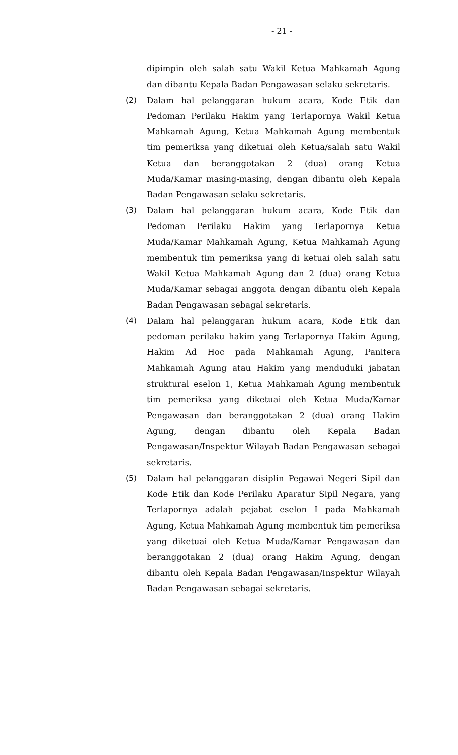- 21 -
dipimpin oleh salah satu Wakil Ketua Mahkamah Agung dan dibantu Kepala Badan Pengawasan selaku sekretaris.
(2) Dalam hal pelanggaran hukum acara, Kode Etik dan Pedoman Perilaku Hakim yang Terlapornya Wakil Ketua Mahkamah Agung, Ketua Mahkamah Agung membentuk tim pemeriksa yang diketuai oleh Ketua/salah satu Wakil Ketua dan beranggotakan 2 (dua) orang Ketua Muda/Kamar masing-masing, dengan dibantu oleh Kepala Badan Pengawasan selaku sekretaris.
(3) Dalam hal pelanggaran hukum acara, Kode Etik dan Pedoman Perilaku Hakim yang Terlapornya Ketua Muda/Kamar Mahkamah Agung, Ketua Mahkamah Agung membentuk tim pemeriksa yang di ketuai oleh salah satu Wakil Ketua Mahkamah Agung dan 2 (dua) orang Ketua Muda/Kamar sebagai anggota dengan dibantu oleh Kepala Badan Pengawasan sebagai sekretaris.
(4) Dalam hal pelanggaran hukum acara, Kode Etik dan pedoman perilaku hakim yang Terlapornya Hakim Agung, Hakim Ad Hoc pada Mahkamah Agung, Panitera Mahkamah Agung atau Hakim yang menduduki jabatan struktural eselon 1, Ketua Mahkamah Agung membentuk tim pemeriksa yang diketuai oleh Ketua Muda/Kamar Pengawasan dan beranggotakan 2 (dua) orang Hakim Agung, dengan dibantu oleh Kepala Badan Pengawasan/Inspektur Wilayah Badan Pengawasan sebagai sekretaris.
(5) Dalam hal pelanggaran disiplin Pegawai Negeri Sipil dan Kode Etik dan Kode Perilaku Aparatur Sipil Negara, yang Terlapornya adalah pejabat eselon I pada Mahkamah Agung, Ketua Mahkamah Agung membentuk tim pemeriksa yang diketuai oleh Ketua Muda/Kamar Pengawasan dan beranggotakan 2 (dua) orang Hakim Agung, dengan dibantu oleh Kepala Badan Pengawasan/Inspektur Wilayah Badan Pengawasan sebagai sekretaris.